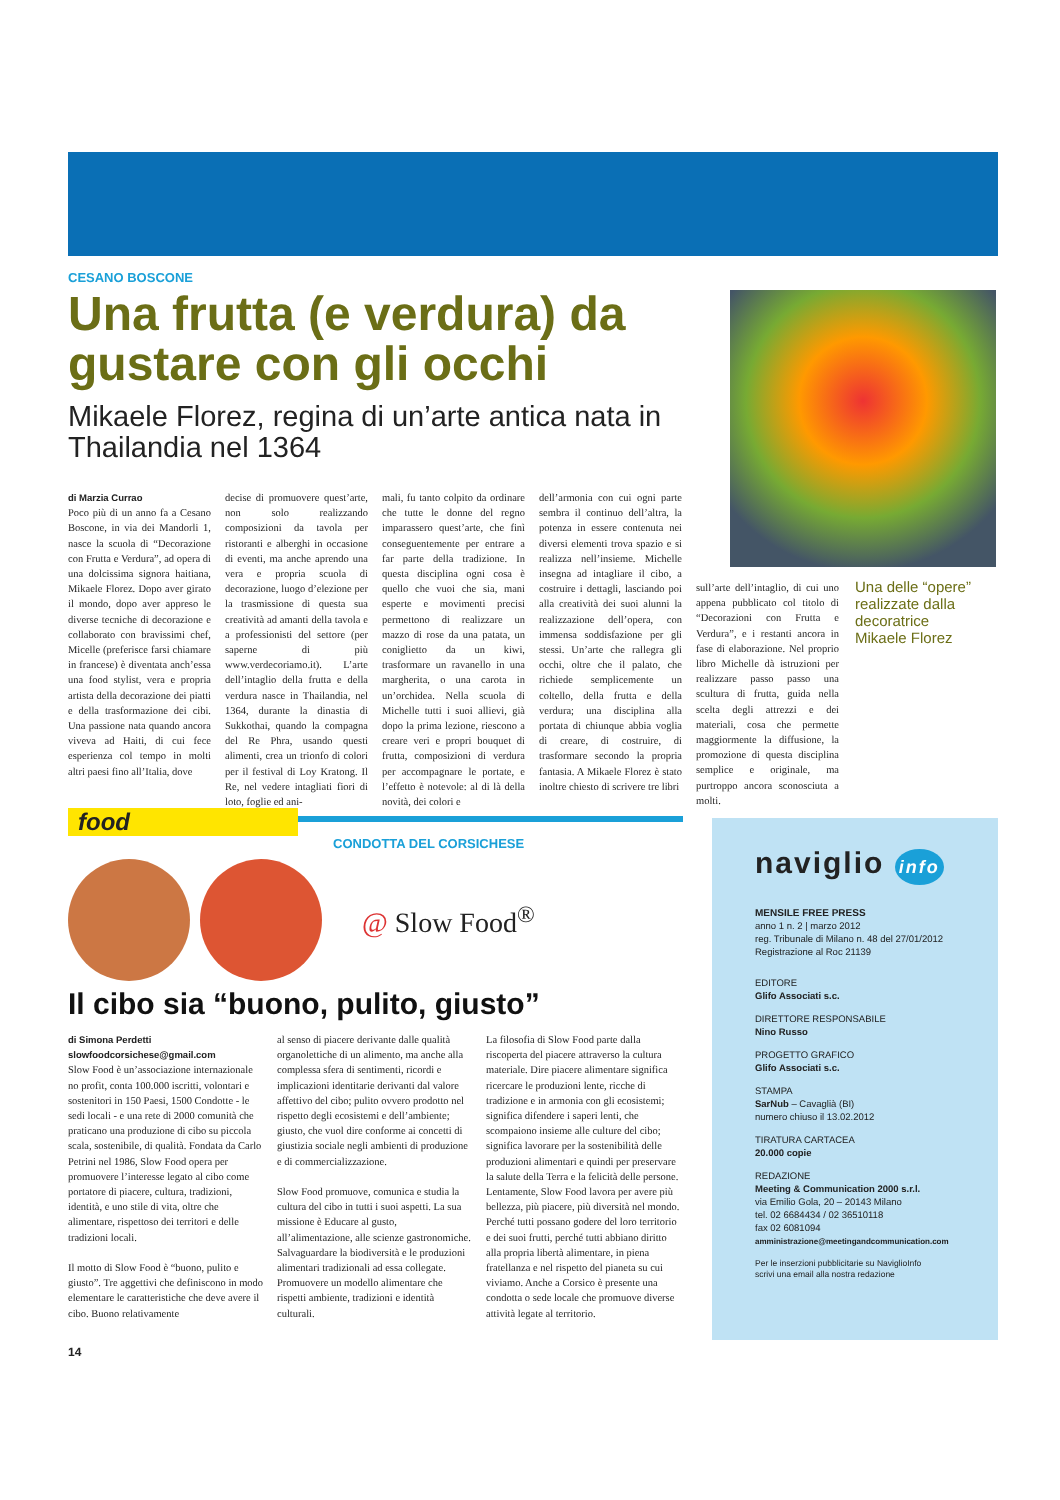CESANO BOSCONE
Una frutta (e verdura) da gustare con gli occhi
Mikaele Florez, regina di un’arte antica nata in Thailandia nel 1364
di Marzia Currao
Poco più di un anno fa a Cesano Boscone, in via dei Mandorli 1, nasce la scuola di “Decorazione con Frutta e Verdura”, ad opera di una dolcissima signora haitiana, Mikaele Florez. Dopo aver girato il mondo, dopo aver appreso le diverse tecniche di decorazione e collaborato con bravissimi chef, Micelle (preferisce farsi chiamare in francese) è diventata anch’essa una food stylist, vera e propria artista della decorazione dei piatti e della trasformazione dei cibi. Una passione nata quando ancora viveva ad Haiti, di cui fece esperienza col tempo in molti altri paesi fino all’Italia, dove
decise di promuovere quest’arte, non solo realizzando composizioni da tavola per ristoranti e alberghi in occasione di eventi, ma anche aprendo una vera e propria scuola di decorazione, luogo d’elezione per la trasmissione di questa sua creatività ad amanti della tavola e a professionisti del settore (per saperne di più www.verdecoriamo.it). L’arte dell’intaglio della frutta e della verdura nasce in Thailandia, nel 1364, durante la dinastia di Sukkothai, quando la compagna del Re Phra, usando questi alimenti, crea un trionfo di colori per il festival di Loy Kratong. Il Re, nel vedere intagliati fiori di loto, foglie ed ani-
mali, fu tanto colpito da ordinare che tutte le donne del regno imparassero quest’arte, che finì conseguentemente per entrare a far parte della tradizione. In questa disciplina ogni cosa è quello che vuoi che sia, mani esperte e movimenti precisi permettono di realizzare un mazzo di rose da una patata, un coniglietto da un kiwi, trasformare un ravanello in una margherita, o una carota in un’orchidea. Nella scuola di Michelle tutti i suoi allievi, già dopo la prima lezione, riescono a creare veri e propri bouquet di frutta, composizioni di verdura per accompagnare le portate, e l’effetto è notevole: al di là della novità, dei colori e
dell’armonia con cui ogni parte sembra il continuo dell’altra, la potenza in essere contenuta nei diversi elementi trova spazio e si realizza nell’insieme. Michelle insegna ad intagliare il cibo, a costruire i dettagli, lasciando poi alla creatività dei suoi alunni la realizzazione dell’opera, con immensa soddisfazione per gli stessi. Un’arte che rallegra gli occhi, oltre che il palato, che richiede semplicemente un coltello, della frutta e della verdura; una disciplina alla portata di chiunque abbia voglia di creare, di costruire, di trasformare secondo la propria fantasia. A Mikaele Florez è stato inoltre chiesto di scrivere tre libri
sull’arte dell’intaglio, di cui uno appena pubblicato col titolo di “Decorazioni con Frutta e Verdura”, e i restanti ancora in fase di elaborazione. Nel proprio libro Michelle dà istruzioni per realizzare passo passo una scultura di frutta, guida nella scelta degli attrezzi e dei materiali, cosa che permette maggiormente la diffusione, la promozione di questa disciplina semplice e originale, ma purtroppo ancora sconosciuta a molti.
Una delle “opere” realizzate dalla decoratrice Mikaele Florez
food
CONDOTTA DEL CORSICHESE
@ Slow Food<sup>®</sup>
Il cibo sia “buono, pulito, giusto”
di Simona Perdetti
slowfoodcorsichese@gmail.com
Slow Food è un’associazione internazionale no profit, conta 100.000 iscritti, volontari e sostenitori in 150 Paesi, 1500 Condotte - le sedi locali - e una rete di 2000 comunità che praticano una produzione di cibo su piccola scala, sostenibile, di qualità. Fondata da Carlo Petrini nel 1986, Slow Food opera per promuovere l’interesse legato al cibo come portatore di piacere, cultura, tradizioni, identità, e uno stile di vita, oltre che alimentare, rispettoso dei territori e delle tradizioni locali.
Il motto di Slow Food è “buono, pulito e giusto”. Tre aggettivi che definiscono in modo elementare le caratteristiche che deve avere il cibo. Buono relativamente
al senso di piacere derivante dalle qualità organolettiche di un alimento, ma anche alla complessa sfera di sentimenti, ricordi e implicazioni identitarie derivanti dal valore affettivo del cibo; pulito ovvero prodotto nel rispetto degli ecosistemi e dell’ambiente; giusto, che vuol dire conforme ai concetti di giustizia sociale negli ambienti di produzione e di commercializzazione.
Slow Food promuove, comunica e studia la cultura del cibo in tutti i suoi aspetti. La sua missione è Educare al gusto, all’alimentazione, alle scienze gastronomiche. Salvaguardare la biodiversità e le produzioni alimentari tradizionali ad essa collegate. Promuovere un modello alimentare che rispetti ambiente, tradizioni e identità culturali.
La filosofia di Slow Food parte dalla riscoperta del piacere attraverso la cultura materiale. Dire piacere alimentare significa ricercare le produzioni lente, ricche di tradizione e in armonia con gli ecosistemi; significa difendere i saperi lenti, che scompaiono insieme alle culture del cibo; significa lavorare per la sostenibilità delle produzioni alimentari e quindi per preservare la salute della Terra e la felicità delle persone. Lentamente, Slow Food lavora per avere più bellezza, più piacere, più diversità nel mondo. Perché tutti possano godere del loro territorio e dei suoi frutti, perché tutti abbiano diritto alla propria libertà alimentare, in piena fratellanza e nel rispetto del pianeta su cui viviamo. Anche a Corsico è presente una condotta o sede locale che promuove diverse attività legate al territorio.
14
naviglio info
MENSILE FREE PRESS
anno 1 n. 2 | marzo 2012
reg. Tribunale di Milano n. 48 del 27/01/2012
Registrazione al Roc 21139
EDITORE
Glifo Associati s.c.
DIRETTORE RESPONSABILE
Nino Russo
PROGETTO GRAFICO
Glifo Associati s.c.
STAMPA
SarNub – Cavaglià (BI)
numero chiuso il 13.02.2012
TIRATURA CARTACEA
20.000 copie
REDAZIONE
Meeting & Communication 2000 s.r.l.
via Emilio Gola, 20 – 20143 Milano
tel. 02 6684434 / 02 36510118
fax 02 6081094
amministrazione@meetingandcommunication.com
Per le inserzioni pubblicitarie su NaviglioInfo
scrivi una email alla nostra redazione